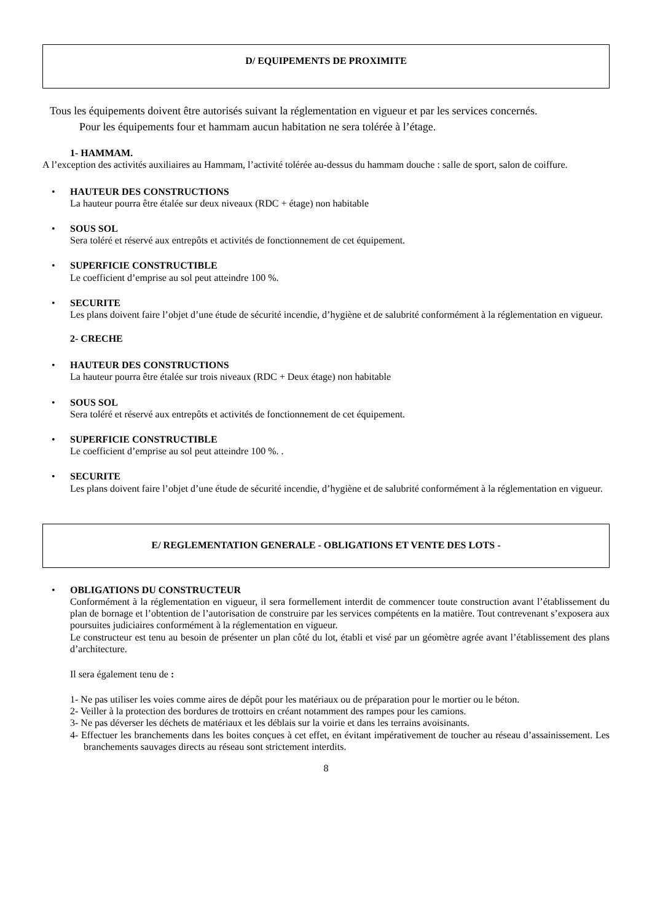D/ EQUIPEMENTS DE PROXIMITE
Tous les équipements doivent être autorisés suivant la réglementation en vigueur et par les services concernés.
Pour les équipements four et hammam aucun habitation ne sera tolérée à l’étage.
1- HAMMAM.
A l’exception des activités auxiliaires au Hammam, l’activité tolérée au-dessus du hammam douche : salle de sport, salon de coiffure.
•
HAUTEUR DES CONSTRUCTIONS
La hauteur pourra être étalée sur deux niveaux (RDC + étage) non habitable
•
SOUS SOL
Sera toléré et réservé aux entrepôts et activités de fonctionnement de cet équipement.
•
SUPERFICIE CONSTRUCTIBLE
Le coefficient d’emprise au sol peut atteindre 100 %.
•
SECURITE
Les plans doivent faire l’objet d’une étude de sécurité incendie, d’hygiène et de salubrité conformément à la réglementation en vigueur.
2- CRECHE
•
HAUTEUR DES CONSTRUCTIONS
La hauteur pourra être étalée sur trois niveaux (RDC + Deux étage) non habitable
•
SOUS SOL
Sera toléré et réservé aux entrepôts et activités de fonctionnement de cet équipement.
•
SUPERFICIE CONSTRUCTIBLE
Le coefficient d’emprise au sol peut atteindre 100 %. .
•
SECURITE
Les plans doivent faire l’objet d’une étude de sécurité incendie, d’hygiène et de salubrité conformément à la réglementation en vigueur.
E/ REGLEMENTATION GENERALE - OBLIGATIONS ET VENTE DES LOTS -
•
OBLIGATIONS DU CONSTRUCTEUR
Conformément à la réglementation en vigueur, il sera formellement interdit de commencer toute construction avant l’établissement du plan de bornage et l’obtention de l’autorisation de construire par les services compétents en la matière. Tout contrevenant s’exposera aux poursuites judiciaires conformément à la réglementation en vigueur.
Le constructeur est tenu au besoin de présenter un plan côté du lot, établi et visé par un géomètre agrée avant l’établissement des plans d’architecture.
Il sera également tenu de :
1- Ne pas utiliser les voies comme aires de dépôt pour les matériaux ou de préparation pour le mortier ou le béton.
2- Veiller à la protection des bordures de trottoirs en créant notamment des rampes pour les camions.
3- Ne pas déverser les déchets de matériaux et les déblais sur la voirie et dans les terrains avoisinants.
4- Effectuer les branchements dans les boites conçues à cet effet, en évitant impérativement de toucher au réseau d’assainissement. Les branchements sauvages directs au réseau sont strictement interdits.
8